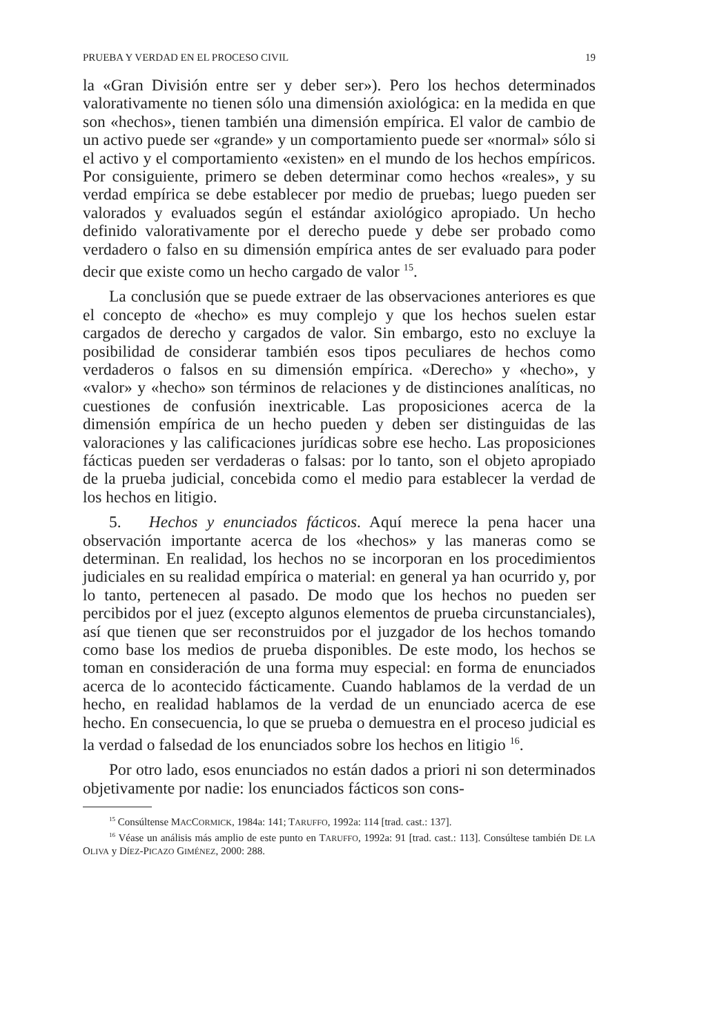PRUEBA Y VERDAD EN EL PROCESO CIVIL 19
la «Gran División entre ser y deber ser»). Pero los hechos determinados valorativamente no tienen sólo una dimensión axiológica: en la medida en que son «hechos», tienen también una dimensión empírica. El valor de cambio de un activo puede ser «grande» y un comportamiento puede ser «normal» sólo si el activo y el comportamiento «existen» en el mundo de los hechos empíricos. Por consiguiente, primero se deben determinar como hechos «reales», y su verdad empírica se debe establecer por medio de pruebas; luego pueden ser valorados y evaluados según el estándar axiológico apropiado. Un hecho definido valorativamente por el derecho puede y debe ser probado como verdadero o falso en su dimensión empírica antes de ser evaluado para poder decir que existe como un hecho cargado de valor <sup>15</sup>.
La conclusión que se puede extraer de las observaciones anteriores es que el concepto de «hecho» es muy complejo y que los hechos suelen estar cargados de derecho y cargados de valor. Sin embargo, esto no excluye la posibilidad de considerar también esos tipos peculiares de hechos como verdaderos o falsos en su dimensión empírica. «Derecho» y «hecho», y «valor» y «hecho» son términos de relaciones y de distinciones analíticas, no cuestiones de confusión inextricable. Las proposiciones acerca de la dimensión empírica de un hecho pueden y deben ser distinguidas de las valoraciones y las calificaciones jurídicas sobre ese hecho. Las proposiciones fácticas pueden ser verdaderas o falsas: por lo tanto, son el objeto apropiado de la prueba judicial, concebida como el medio para establecer la verdad de los hechos en litigio.
5. Hechos y enunciados fácticos. Aquí merece la pena hacer una observación importante acerca de los «hechos» y las maneras como se determinan. En realidad, los hechos no se incorporan en los procedimientos judiciales en su realidad empírica o material: en general ya han ocurrido y, por lo tanto, pertenecen al pasado. De modo que los hechos no pueden ser percibidos por el juez (excepto algunos elementos de prueba circunstanciales), así que tienen que ser reconstruidos por el juzgador de los hechos tomando como base los medios de prueba disponibles. De este modo, los hechos se toman en consideración de una forma muy especial: en forma de enunciados acerca de lo acontecido fácticamente. Cuando hablamos de la verdad de un hecho, en realidad hablamos de la verdad de un enunciado acerca de ese hecho. En consecuencia, lo que se prueba o demuestra en el proceso judicial es la verdad o falsedad de los enunciados sobre los hechos en litigio <sup>16</sup>.
Por otro lado, esos enunciados no están dados a priori ni son determinados objetivamente por nadie: los enunciados fácticos son cons-
<sup>15</sup> Consúltense MACCORMICK, 1984a: 141; TARUFFO, 1992a: 114 [trad. cast.: 137].
<sup>16</sup> Véase un análisis más amplio de este punto en TARUFFO, 1992a: 91 [trad. cast.: 113]. Consúltese también DE LA OLIVA y DÍEZ-PICAZO GIMÉNEZ, 2000: 288.